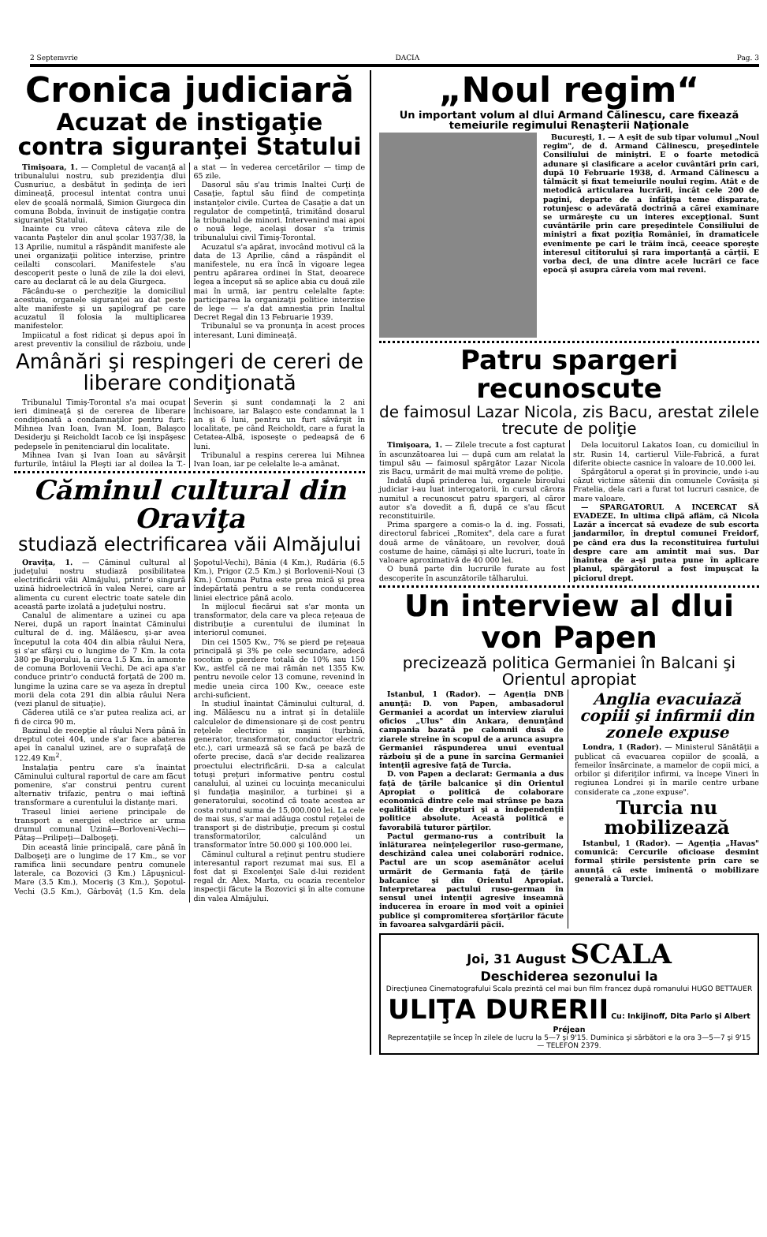2 Septemvrie DACIA Pag. 3
Cronica judiciară
Acuzat de instigaţie contra siguranţei Statului
Timişoara, 1. — Completul de vacanţă al tribunalului nostru, sub prezidenţia dlui Cusnuriuc, a desbătut în şedinţa de ieri dimineaţă, procesul intentat contra unui elev de şcoală normală, Simion Giurgeca din comuna Bobda, învinuit de instigaţie contra siguranţei Statului.
Inainte cu vreo câteva câteva zile de vacanta Paştelor din anul şcolar 1937/38, la 13 Aprilie, numitul a răspândit manifeste ale unei organizaţii politice interzise, printre ceilalti conscolari. Manifestele s'au descoperit peste o lună de zile la doi elevi, care au declarat că le au dela Giurgeca.
Făcându-se o percheziţie la domiciliul acestuia, organele siguranţei au dat peste alte manifeste şi un şapilograf pe care acuzatul îl folosia la multiplicarea manifestelor.
Impiicatul a fost ridicat şi depus apoi în arest preventiv la consiliul de războiu, unde a stat — în vederea cercetărilor — timp de 65 zile.
Dasorul său s'au trimis Inaltei Curţi de Casaţie, faptul său fiind de competinţa instanţelor civile. Curtea de Casaţie a dat un regulator de competinţă, trimitând dosarul la tribunalul de minori. Intervenind mai apoi o nouă lege, acelaşi dosar s'a trimis tribunalului civil Timiş-Torontal.
Acuzatul s'a apărat, invocând motivul că la data de 13 Aprilie, când a răspândit el manifestele, nu era încă în vigoare legea pentru apărarea ordinei în Stat, deoarece legea a început să se aplice abia cu două zile mai în urmă, iar pentru celelalte fapte: participarea la organizaţii politice interzise de lege — s'a dat amnestia prin Inaltul Decret Regal din 13 Februarie 1939.
Tribunalul se va pronunţa în acest proces interesant, Luni dimineaţă.
Amânări şi respingeri de cereri de liberare condiţionată
Tribunalul Timiş-Torontal s'a mai ocupat ieri dimineaţă şi de cererea de liberare condiţionată a condamnaţilor pentru furt: Mihnea Ivan Ioan, Ivan M. Ioan, Balaşco Desiderju şi Reicholdt Iacob ce îşi inspăşesc pedepsele în penitenciarul din localitate.
Mihnea Ivan şi Ivan Ioan au săvârşit furturile, întâiul la Pleşti iar al doilea la T.-Severin şi sunt condamnaţi la 2 ani închisoare, iar Balaşco este condamnat la 1 an şi 6 luni, pentru un furt săvârşit în localitate, pe când Reicholdt, care a furat la Cetatea-Albă, isposeşte o pedeapsă de 6 luni.
Tribunalul a respins cererea lui Mihnea Ivan Ioan, iar pe celelalte le-a amânat.
Căminul cultural din Oraviţa
studiază electrificarea văii Almăjului
Oraviţa, 1. — Căminul cultural al judeţului nostru studiază posibilitatea electrificării văii Almăjului, printr'o singură uzină hidroelectrică în valea Nerei, care ar alimenta cu curent electric toate satele din această parte izolată a judeţului nostru.
Canalul de alimentare a uzinei cu apa Nerei, după un raport înaintat Căminului cultural de d. ing. Mălăescu, şi-ar avea începutul la cota 404 din albia râului Nera, şi s'ar sfârşi cu o lungime de 7 Km. la cota 380 pe Bujorului, la circa 1.5 Km. în amonte de comuna Borlovenii Vechi. De aci apa s'ar conduce printr'o conductă forţată de 200 m. lungime la uzina care se va aşeza în dreptul morii dela cota 291 din albia râului Nera (vezi planul de situaţie).
Căderea utilă ce s'ar putea realiza aci, ar fi de circa 90 m.
Bazinul de recepţie al râului Nera până în dreptul cotei 404, unde s'ar face abaterea apei în canalul uzinei, are o suprafaţă de 122.49 Km<sup>2</sup>.
Instalaţia pentru care s'a înaintat Căminului cultural raportul de care am făcut pomenire, s'ar construi pentru curent alternativ trifazic, pentru o mai ieftină transformare a curentului la distanţe mari.
Traseul liniei aeriene principale de transport a energiei electrice ar urma drumul comunal Uzină—Borloveni-Vechi—Pătaş—Prilipeţi—Dalboşeţi.
Din această linie principală, care până în Dalboşeţi are o lungime de 17 Km., se vor ramifica linii secundare pentru comunele laterale, ca Bozovici (3 Km.) Lăpuşnicul-Mare (3.5 Km.), Moceriş (3 Km.), Şopotul-Vechi (3.5 Km.), Gârbovăţ (1.5 Km. dela Şopotul-Vechi), Bănia (4 Km.), Rudăria (6.5 Km.), Prigor (2.5 Km.) şi Borlovenii-Noui (3 Km.) Comuna Putna este prea mică şi prea îndepărtată pentru a se renta conducerea liniei electrice până acolo.
In mijlocul fiecărui sat s'ar monta un transformator, dela care va pleca reţeaua de distribuţie a curentului de iluminat în interiorul comunei.
Din cei 1505 Kw., 7% se pierd pe reţeaua principală şi 3% pe cele secundare, adecă socotim o pierdere totală de 10% sau 150 Kw., astfel că ne mai rămân net 1355 Kw. pentru nevoile celor 13 comune, revenind în medie uneia circa 100 Kw., ceeace este archi-suficient.
In studiul înaintat Căminului cultural, d. ing. Mălăescu nu a intrat şi în detaliile calculelor de dimensionare şi de cost pentru reţelele electrice şi maşini (turbină, generator, transformator, conductor electric etc.), cari urmează să se facă pe bază de oferte precise, dacă s'ar decide realizarea proectului electrificării. D-sa a calculat totuşi preţuri informative pentru costul canalului, al uzinei cu locuinţa mecanicului şi fundaţia maşinilor, a turbinei şi a generatorului, socotind că toate acestea ar costa rotund suma de 15,000.000 lei. La cele de mai sus, s'ar mai adăuga costul reţelei de transport şi de distribuţie, precum şi costul transformatorilor, calculând un transformator între 50.000 şi 100.000 lei.
Căminul cultural a reţinut pentru studiere interesantul raport rezumat mai sus. El a fost dat şi Excelenţei Sale d-lui rezident regal dr. Alex. Marta, cu ocazia recentelor inspecţii făcute la Bozovici şi în alte comune din valea Almăjului.
„Noul regim“
Un important volum al dlui Armand Călinescu, care fixează temeiurile regimului Renaşterii Naţionale
Bucureşti, 1. — A eşit de sub tipar volumul „Noul regim", de d. Armand Călinescu, preşedintele Consiliului de miniştri. E o foarte metodică adunare şi clasificare a acelor cuvântări prin cari, după 10 Februarie 1938, d. Armand Călinescu a tălmăcit şi fixat temeiurile noului regim. Atât e de metodică articularea lucrării, încât cele 200 de pagini, departe de a înfăţişa teme disparate, rotunjesc o adevărată doctrină a cărei examinare se urmăreşte cu un interes excepţional. Sunt cuvântările prin care preşedintele Consiliului de miniştri a fixat poziţia României, în dramaticele evenimente pe cari le trăim încă, ceeace sporeşte interesul cititorului şi rara importanţă a cărţii. E vorba deci, de una dintre acele lucrări ce face epocă şi asupra căreia vom mai reveni.
Patru spargeri recunoscute
de faimosul Lazar Nicola, zis Bacu, arestat zilele trecute de poliţie
Timişoara, 1. — Zilele trecute a fost capturat în ascunzătoarea lui — după cum am relatat la timpul său — faimosul spărgător Lazar Nicola zis Bacu, urmărit de mai multă vreme de poliţie.
Indată după prinderea lui, organele biroului judiciar i-au luat interogatorii, în cursul cărora numitul a recunoscut patru spargeri, al căror autor s'a dovedit a fi, după ce s'au făcut reconstituirile.
Prima spargere a comis-o la d. ing. Fossati, directorul fabricei „Romitex", dela care a furat două arme de vânătoare, un revolver, două costume de haine, cămăşi şi alte lucruri, toate în valoare aproximativă de 40 000 lei.
O bună parte din lucrurile furate au fost descoperite în ascunzătorile tâlharului.
Dela locuitorul Lakatos Ioan, cu domiciliul în str. Rusin 14, cartierul Viile-Fabrică, a furat diferite obiecte casnice în valoare de 10.000 lei.
Spărgătorul a operat şi în provincie, unde i-au căzut victime sătenii din comunele Covăsiţa şi Fratelia, dela cari a furat tot lucruri casnice, de mare valoare.
— SPARGATORUL A INCERCAT SĂ EVADEZE. In ultima clipă aflăm, că Nicola Lazăr a încercat să evadeze de sub escorta jandarmilor, în dreptul comunei Freidorf, pe când era dus la reconstituirea furtului despre care am amintit mai sus. Dar înaintea de a-şi putea pune în aplicare planul, spărgătorul a fost împuşcat la piciorul drept.
Un interview al dlui von Papen
precizează politica Germaniei în Balcani şi Orientul apropiat
Istanbul, 1 (Rador). — Agenţia DNB anunţă: D. von Papen, ambasadorul Germaniei a acordat un interview ziarului oficios „Ulus" din Ankara, denunţând campania bazată pe calomnii dusă de ziarele streine în scopul de a arunca asupra Germaniei răspunderea unui eventual războiu şi de a pune în sarcina Germaniei intenţii agresive faţă de Turcia.
D. von Papen a declarat: Germania a dus faţă de ţările balcanice şi din Orientul Apropiat o politică de colaborare economică dintre cele mai strânse pe baza egalităţii de drepturi şi a independenţii politice absolute. Această politică e favorabilă tuturor părţilor.
Pactul germano-rus a contribuit la înlăturarea neînţelegerilor ruso-germane, deschizând calea unei colaborări rodnice. Pactul are un scop asemănător acelui urmărit de Germania faţă de ţările balcanice şi din Orientul Apropiat. Interpretarea pactului ruso-german în sensul unei intenţii agresive inseamnă inducerea în eroare în mod voit a opiniei publice şi compromiterea sforţărilor făcute în favoarea salvgardării păcii.
Anglia evacuiază copiii şi infirmii din zonele expuse
Londra, 1 (Rador). — Ministerul Sănătăţii a publicat că evacuarea copiilor de şcoală, a femeilor însărcinate, a mamelor de copii mici, a orbilor şi diferiţilor infirmi, va începe Vineri în regiunea Londrei şi în marile centre urbane considerate ca „zone expuse".
Turcia nu mobilizează
Istanbul, 1 (Rador). — Agenţia „Havas" comunică: Cercurile oficioase desmint formal ştirile persistente prin care se anunţă că este iminentă o mobilizare generală a Turciei.
Joi, 31 August SCALA
Deschiderea sezonului la
Direcţiunea Cinematografului Scala prezintă cel mai bun film francez după romanului HUGO BETTAUER
ULIŢA DURERII Cu: Inkijinoff, Dita Parlo şi Albert Préjean
Reprezentaţiile se încep în zilele de lucru la 5—7 şi 9'15. Duminica şi sărbători e la ora 3—5—7 şi 9'15 — TELEFON 2379.